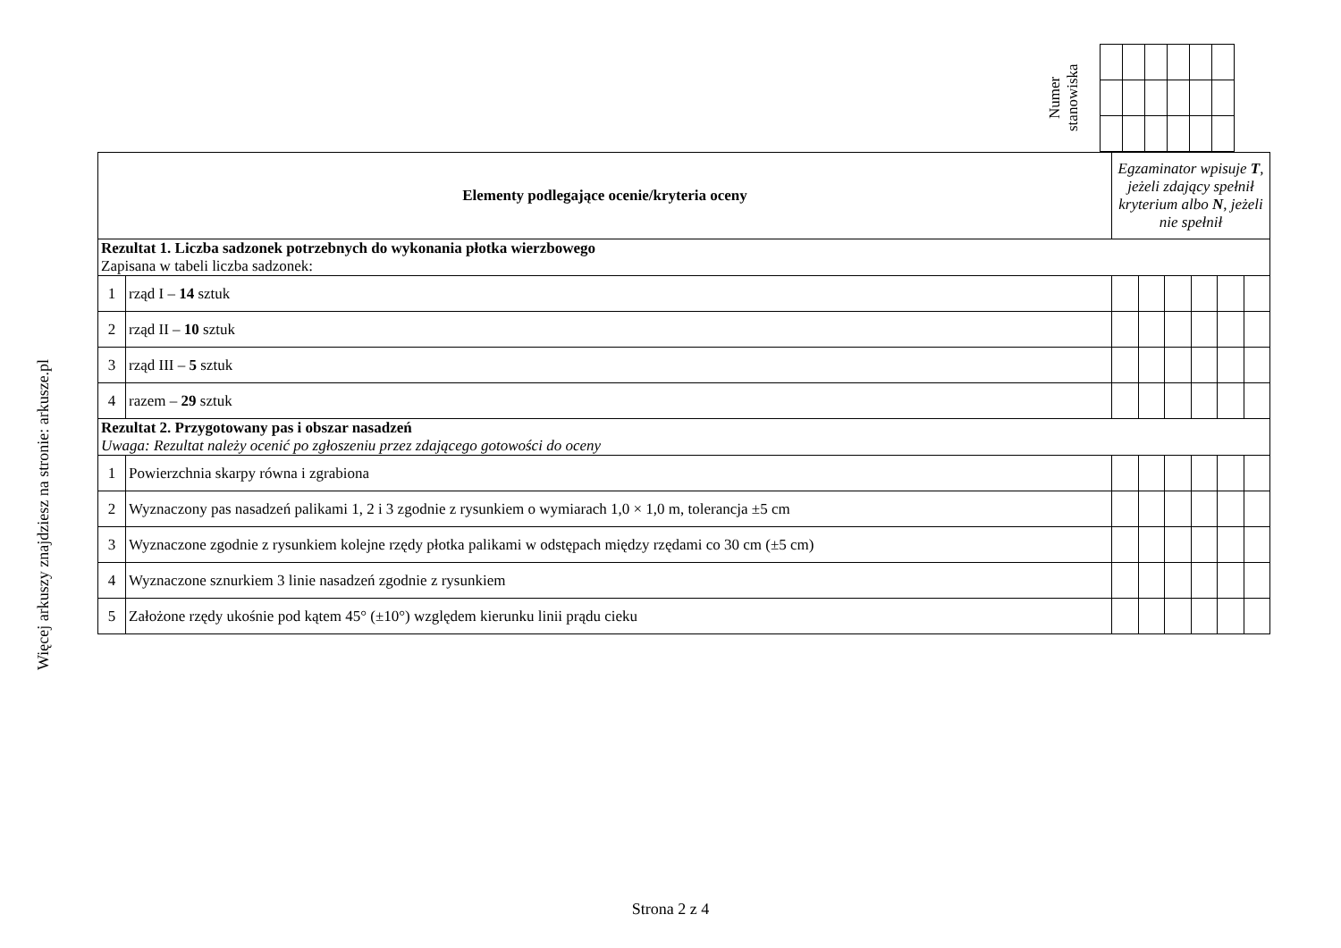Więcej arkuszy znajdziesz na stronie: arkusze.pl
Numer stanowiska
| Elementy podlegające ocenie/kryteria oceny | | Egzaminator wpisuje T , jeżeli zdający spełnił kryterium albo N , jeżeli nie spełnił | | | | | |
| Rezultat 1. Liczba sadzonek potrzebnych do wykonania płotka wierzbowego Zapisana w tabeli liczba sadzonek: | | | | | | | |
| 1 | rząd I – 14 sztuk | | | | | | |
| 2 | rząd II – 10 sztuk | | | | | | |
| 3 | rząd III – 5 sztuk | | | | | | |
| 4 | razem – 29 sztuk | | | | | | |
| Rezultat 2. Przygotowany pas i obszar nasadzeń Uwaga: Rezultat należy ocenić po zgłoszeniu przez zdającego gotowości do oceny | | | | | | | |
| 1 | Powierzchnia skarpy równa i zgrabiona | | | | | | |
| 2 | Wyznaczony pas nasadzeń palikami 1, 2 i 3 zgodnie z rysunkiem o wymiarach 1,0 × 1,0 m, tolerancja ±5 cm | | | | | | |
| 3 | Wyznaczone zgodnie z rysunkiem kolejne rzędy płotka palikami w odstępach między rzędami co 30 cm (±5 cm) | | | | | | |
| 4 | Wyznaczone sznurkiem 3 linie nasadzeń zgodnie z rysunkiem | | | | | | |
| 5 | Założone rzędy ukośnie pod kątem 45° (±10°) względem kierunku linii prądu cieku | | | | | | |
Strona 2 z 4